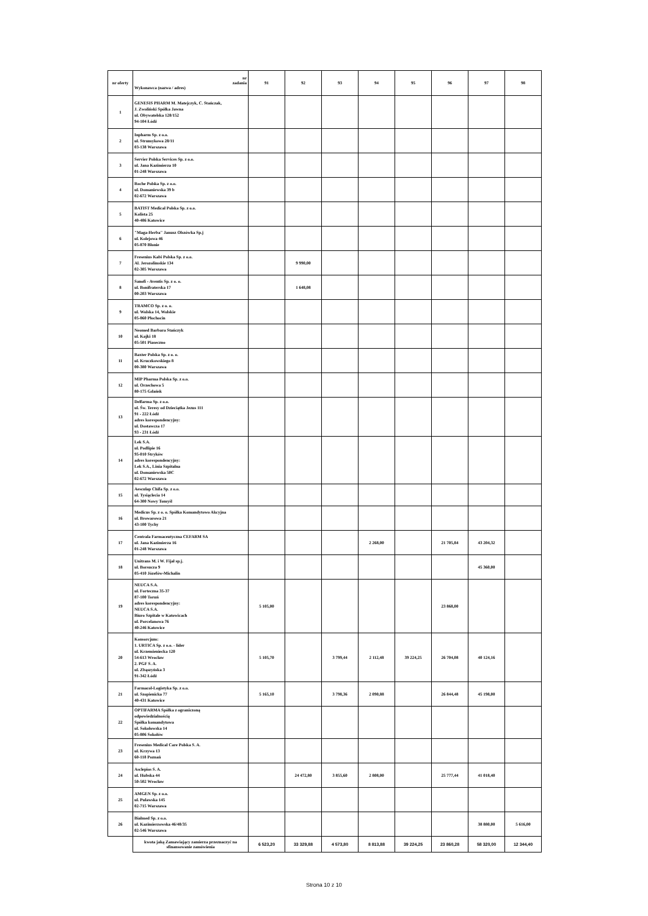| nr oferty | nr zadania Wykonawca (nazwa / adres) | 91 | 92 | 93 | 94 | 95 | 96 | 97 | 98 |
| --- | --- | --- | --- | --- | --- | --- | --- | --- | --- |
| 1 | GENESIS PHARM M. Matejczyk, C. Stańczak, J. Zwoliński Spółka Jawna ul. Obywatelska 128/152 94-104 Łódź | | | | | | | | |
| 2 | Inpharm Sp. z o.o. ul. Strumykowa 28/11 03-138 Warszawa | | | | | | | | |
| 3 | Servier Polska Services Sp. z o.o. ul. Jana Kazimierza 10 01-248 Warszawa | | | | | | | | |
| 4 | Roche Polska Sp. z o.o. ul. Domaniewska 39 b 02-672 Warszawa | | | | | | | | |
| 5 | BATIST Medical Polska Sp. z o.o. Kolista 25 40-486 Katowice | | | | | | | | |
| 6 | "Maga-Herba" Janusz Olszówka Sp.j ul. Kolejowa 46 05-870 Błonie | | | | | | | | |
| 7 | Fresenius Kabi Polska Sp. z o.o. Al. Jerozolimskie 134 02-305 Warszawa | | 9 990,00 | | | | | | |
| 8 | Sanofi - Aventis Sp. z o. o. ul. Bonifraterska 17 00-203 Warszawa | | 1 648,08 | | | | | | |
| 9 | TRAMCO Sp. z o. o. ul. Wolska 14, Wolskie 05-860 Płochocin | | | | | | | | |
| 10 | Neomed Barbara Stańczyk ul. Kajki 18 05-501 Piaseczno | | | | | | | | |
| 11 | Baxter Polska Sp. z o. o. ul. Kruczkowskiego 8 00-380 Warszawa | | | | | | | | |
| 12 | MIP Pharma Polska Sp. z o.o. ul. Orzechowa 5 80-175 Gdańsk | | | | | | | | |
| 13 | Delfarma Sp. z o.o. ul. Św. Teresy od Dzieciątka Jezus 111 91 - 222 Łódź adres korespondencyjny: ul. Dostawcza 17 93 - 231 Łódź | | | | | | | | |
| 14 | Lek S.A. ul. Podlipie 16 95-010 Stryków adres korespondencyjny: Lek S.A., Linia Szpitalna ul. Domaniewska 50C 02-672 Warszawa | | | | | | | | |
| 15 | Aesculap Chifa Sp. z o.o. ul. Tysiąclecia 14 64-300 Nowy Tomyśl | | | | | | | | |
| 16 | Medicus Sp. z o. o. Spółka Komandytowo Akcyjna ul. Browarowa 21 43-100 Tychy | | | | | | | | |
| 17 | Centrala Farmaceutyczna CEFARM SA ul. Jana Kazimierza 16 01-248 Warszawa | | | | 2 268,00 | | 21 705,84 | 43 204,32 | |
| 18 | Unitrans M. i W. Fijał sp.j. ul. Borsucza 9 05-410 Józefów-Michalin | | | | | | | 45 360,00 | |
| 19 | NEUCA S.A. ul. Forteczna 35-37 87-100 Toruń adres korespondencyjny: NEUCA S.A. Biuro Szpitale w Katowicach ul. Porcelanowa 76 40-246 Katowice | 5 105,00 | | | | | 23 868,00 | | |
| 20 | Konsorcjum: 1. URTICA Sp. z o.o. - lider ul. Krzemieniecka 120 54-613 Wrocław 2. PGF S. A. ul. Zbąszyńska 3 91-342 Łódź | 5 105,70 | | 3 799,44 | 2 112,48 | 39 224,25 | 26 704,08 | 40 124,16 | |
| 21 | Farmacol-Logistyka Sp. z o.o. ul. Szopienicka 77 40-431 Katowice | 5 165,10 | | 3 798,36 | 2 090,88 | | 26 844,48 | 45 198,00 | |
| 22 | OPTIFARMA Spółka z ograniczoną odpowiedzialnością Spółka komandytowa ul. Sokołowska 14 05-806 Sokołów | | | | | | | | |
| 23 | Fresenius Medical Care Polska S. A. ul. Krzywa 13 60-118 Poznań | | | | | | | | |
| 24 | Asclepios S. A. ul. Hubska 44 50-502 Wrocław | | 24 472,80 | 3 855,60 | 2 808,00 | | 25 777,44 | 41 018,40 | |
| 25 | AMGEN Sp. z o.o. ul. Puławska 145 02-715 Warszawa | | | | | | | | |
| 26 | Bialmed Sp. z o.o. ul. Kazimierzowska 46/48/35 02-546 Warszawa | | | | | | | 38 880,00 | 5 616,00 |
| | kwota jaką Zamawiający zamierza przeznaczyć na sfinansowanie zamówienia | 6 523,20 | 33 329,88 | 4 573,80 | 8 813,88 | 39 224,25 | 23 860,28 | 58 320,00 | 12 344,40 |
Strona 10 z 10